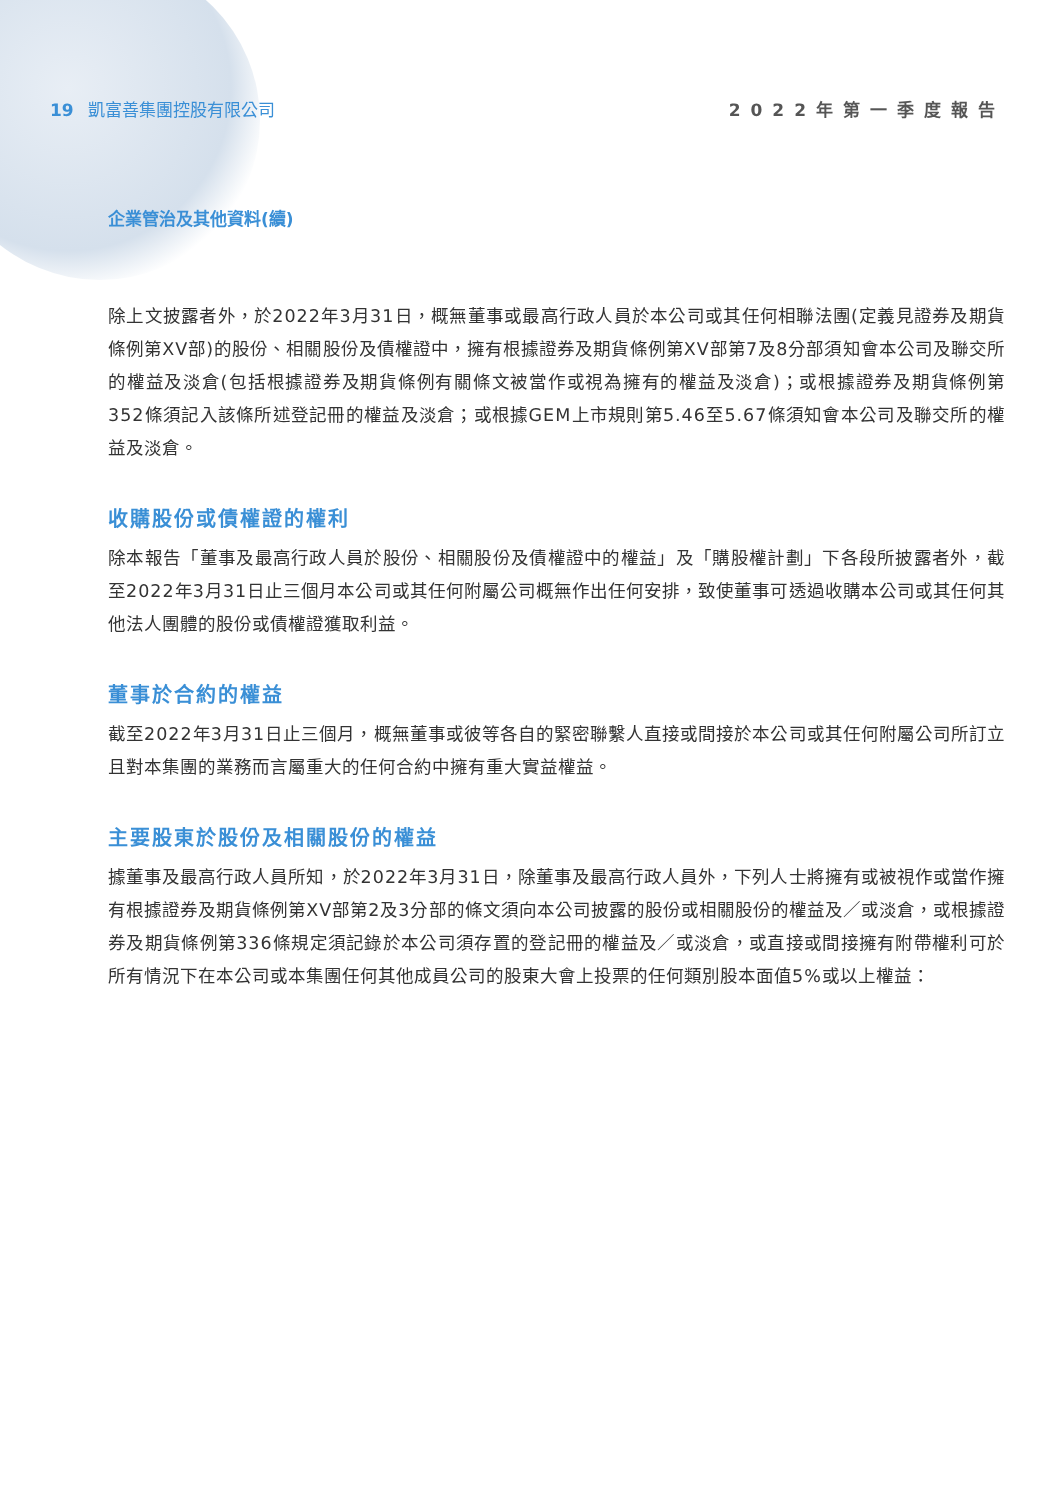19 凱富善集團控股有限公司 2022年第一季度報告
企業管治及其他資料(續)
除上文披露者外，於2022年3月31日，概無董事或最高行政人員於本公司或其任何相聯法團(定義見證券及期貨條例第XV部)的股份、相關股份及債權證中，擁有根據證券及期貨條例第XV部第7及8分部須知會本公司及聯交所的權益及淡倉(包括根據證券及期貨條例有關條文被當作或視為擁有的權益及淡倉)；或根據證券及期貨條例第352條須記入該條所述登記冊的權益及淡倉；或根據GEM上市規則第5.46至5.67條須知會本公司及聯交所的權益及淡倉。
收購股份或債權證的權利
除本報告「董事及最高行政人員於股份、相關股份及債權證中的權益」及「購股權計劃」下各段所披露者外，截至2022年3月31日止三個月本公司或其任何附屬公司概無作出任何安排，致使董事可透過收購本公司或其任何其他法人團體的股份或債權證獲取利益。
董事於合約的權益
截至2022年3月31日止三個月，概無董事或彼等各自的緊密聯繫人直接或間接於本公司或其任何附屬公司所訂立且對本集團的業務而言屬重大的任何合約中擁有重大實益權益。
主要股東於股份及相關股份的權益
據董事及最高行政人員所知，於2022年3月31日，除董事及最高行政人員外，下列人士將擁有或被視作或當作擁有根據證券及期貨條例第XV部第2及3分部的條文須向本公司披露的股份或相關股份的權益及／或淡倉，或根據證券及期貨條例第336條規定須記錄於本公司須存置的登記冊的權益及／或淡倉，或直接或間接擁有附帶權利可於所有情況下在本公司或本集團任何其他成員公司的股東大會上投票的任何類別股本面值5%或以上權益：